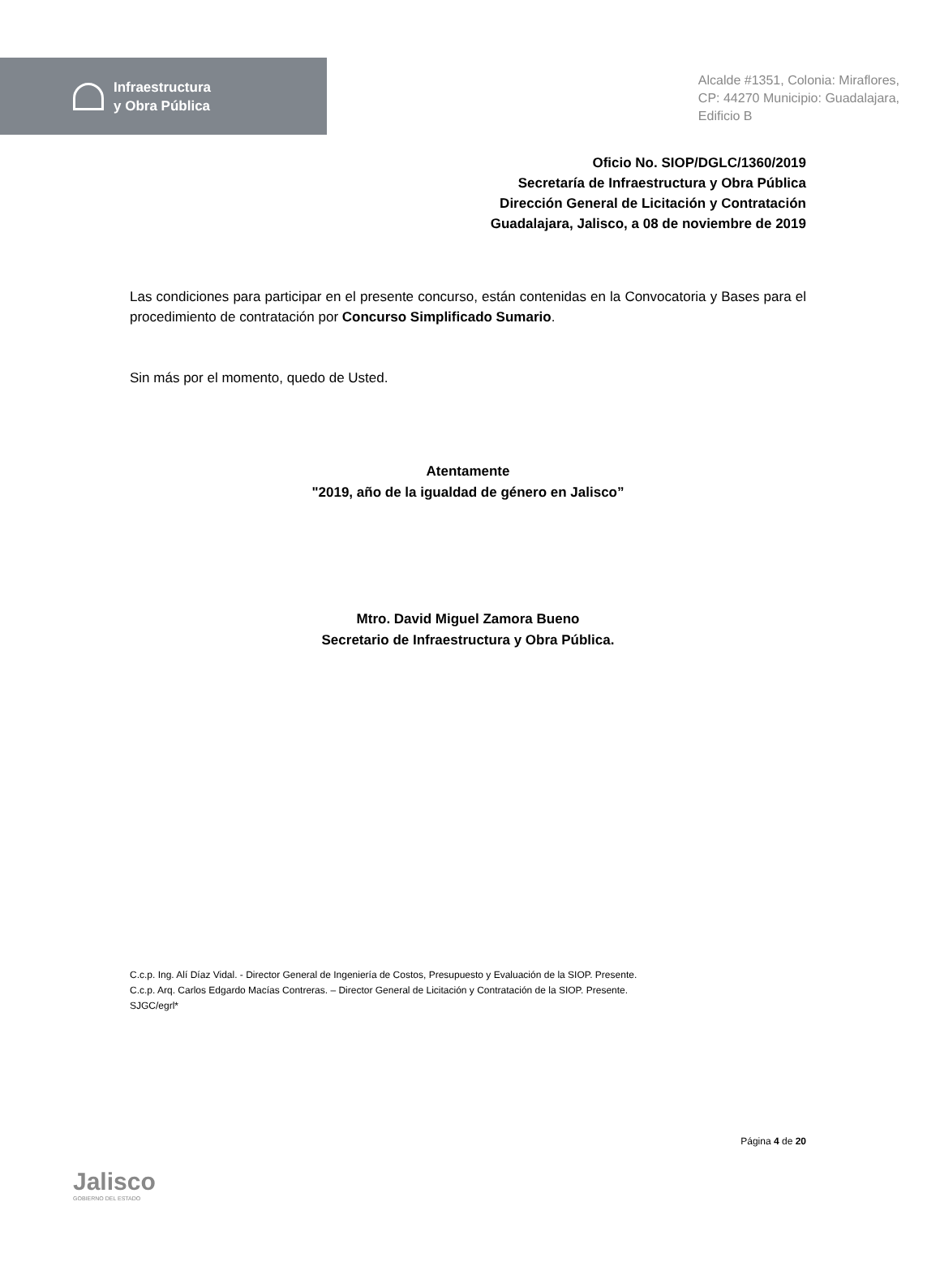Infraestructura
y Obra Pública
Alcalde #1351, Colonia: Miraflores,
CP: 44270 Municipio: Guadalajara,
Edificio B
Oficio No. SIOP/DGLC/1360/2019
Secretaría de Infraestructura y Obra Pública
Dirección General de Licitación y Contratación
Guadalajara, Jalisco, a 08 de noviembre de 2019
Las condiciones para participar en el presente concurso, están contenidas en la Convocatoria y Bases para el procedimiento de contratación por Concurso Simplificado Sumario.
Sin más por el momento, quedo de Usted.
Atentamente
"2019, año de la igualdad de género en Jalisco”
Mtro. David Miguel Zamora Bueno
Secretario de Infraestructura y Obra Pública.
C.c.p. Ing. Alí Díaz Vidal. - Director General de Ingeniería de Costos, Presupuesto y Evaluación de la SIOP. Presente.
C.c.p. Arq. Carlos Edgardo Macías Contreras. – Director General de Licitación y Contratación de la SIOP. Presente.
SJGC/egrl*
Jalisco
GOBIERNO DEL ESTADO
Página 4 de 20